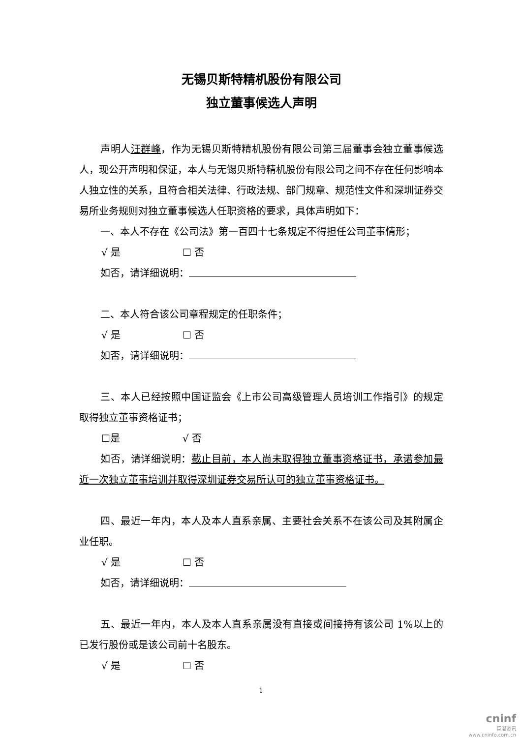无锡贝斯特精机股份有限公司
独立董事候选人声明
声明人汪群峰，作为无锡贝斯特精机股份有限公司第三届董事会独立董事候选人，现公开声明和保证，本人与无锡贝斯特精机股份有限公司之间不存在任何影响本人独立性的关系，且符合相关法律、行政法规、部门规章、规范性文件和深圳证券交易所业务规则对独立董事候选人任职资格的要求，具体声明如下：
一、本人不存在《公司法》第一百四十七条规定不得担任公司董事情形；
√ 是 ☐ 否
如否，请详细说明：
二、本人符合该公司章程规定的任职条件；
√ 是 ☐ 否
如否，请详细说明：
三、本人已经按照中国证监会《上市公司高级管理人员培训工作指引》的规定取得独立董事资格证书；
☐是 √ 否
如否，请详细说明：截止目前，本人尚未取得独立董事资格证书，承诺参加最近一次独立董事培训并取得深圳证券交易所认可的独立董事资格证书。
四、最近一年内，本人及本人直系亲属、主要社会关系不在该公司及其附属企业任职。
√ 是 ☐ 否
如否，请详细说明：
五、最近一年内，本人及本人直系亲属没有直接或间接持有该公司 1%以上的已发行股份或是该公司前十名股东。
√ 是 ☐ 否
1
cninf
巨潮资讯
www.cninfo.com.cn